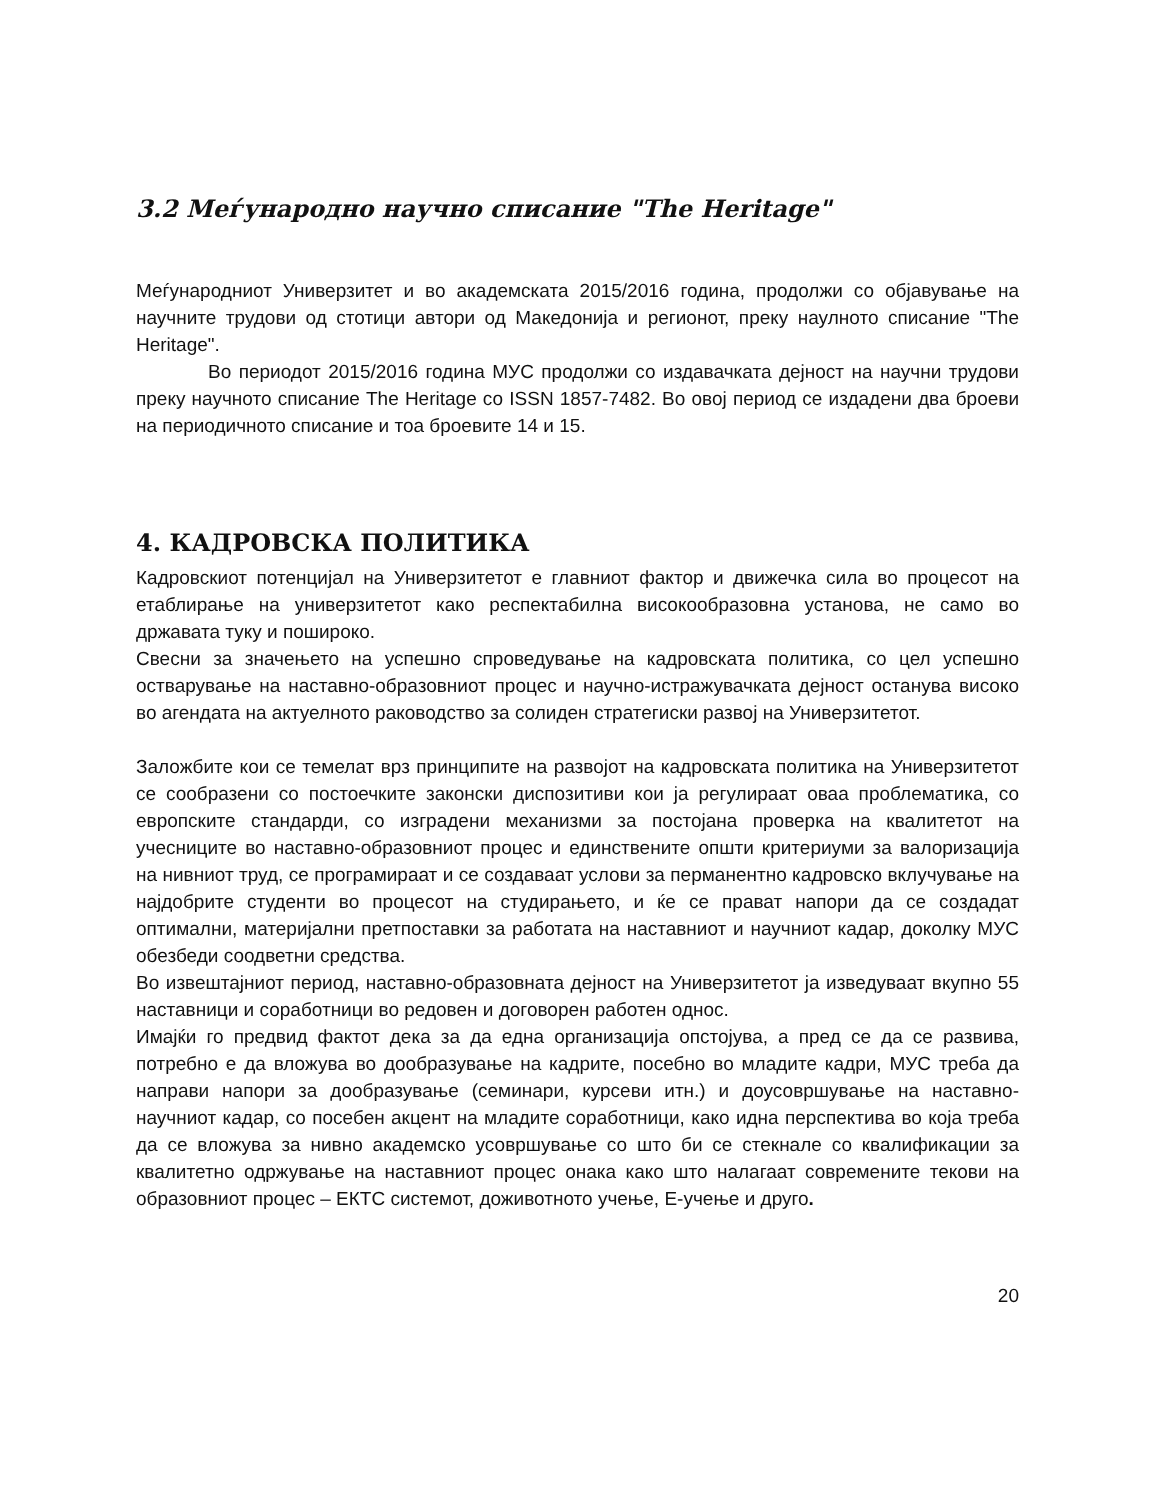3.2 Меѓународно научно списание "The Heritage"
Меѓународниот Универзитет и во академската 2015/2016 година, продолжи со објавување на научните трудови од стотици автори од Македонија и регионот, преку наулното списание "The Heritage".
Во периодот 2015/2016 година МУС продолжи со издавачката дејност на научни трудови преку научното списание The Heritage со ISSN 1857-7482. Во овој период се издадени два броеви на периодичното списание и тоа броевите 14 и 15.
4. КАДРОВСКА ПОЛИТИКА
Кадровскиот потенцијал на Универзитетот е главниот фактор и движечка сила во процесот на етаблирање на универзитетот како респектабилна високообразовна установа, не само во државата туку и пошироко.
Свесни за значењето на успешно спроведување на кадровската политика, со цел успешно остварување на наставно-образовниот процес и научно-истражувачката дејност останува високо во агендата на актуелното раководство за солиден стратегиски развој на Универзитетот.
Заложбите кои се темелат врз принципите на развојот на кадровската политика на Универзитетот се сообразени со постоечките законски диспозитиви кои ја регулираат оваа проблематика, со европските стандарди, со изградени механизми за постојана проверка на квалитетот на учесниците во наставно-образовниот процес и единствените општи критериуми за валоризација на нивниот труд, се програмираат и се создаваат услови за перманентно кадровско вклучување на најдобрите студенти во процесот на студирањето, и ќе се прават напори да се создадат оптимални, материјални претпоставки за работата на наставниот и научниот кадар, доколку МУС обезбеди соодветни средства.
Во извештајниот период, наставно-образовната дејност на Универзитетот ја изведуваат вкупно 55 наставници и соработници во редовен и договорен работен однос.
Имајќи го предвид фактот дека за да една организација опстојува, а пред се да се развива, потребно е да вложува во дообразување на кадрите, посебно во младите кадри, МУС треба да направи напори за дообразување (семинари, курсеви итн.) и доусовршување на наставно-научниот кадар, со посебен акцент на младите соработници, како идна перспектива во која треба да се вложува за нивно академско усовршување со што би се стекнале со квалификации за квалитетно одржување на наставниот процес онака како што налагаат современите текови на образовниот процес – ЕКТС системот, доживотното учење, Е-учење и друго.
20